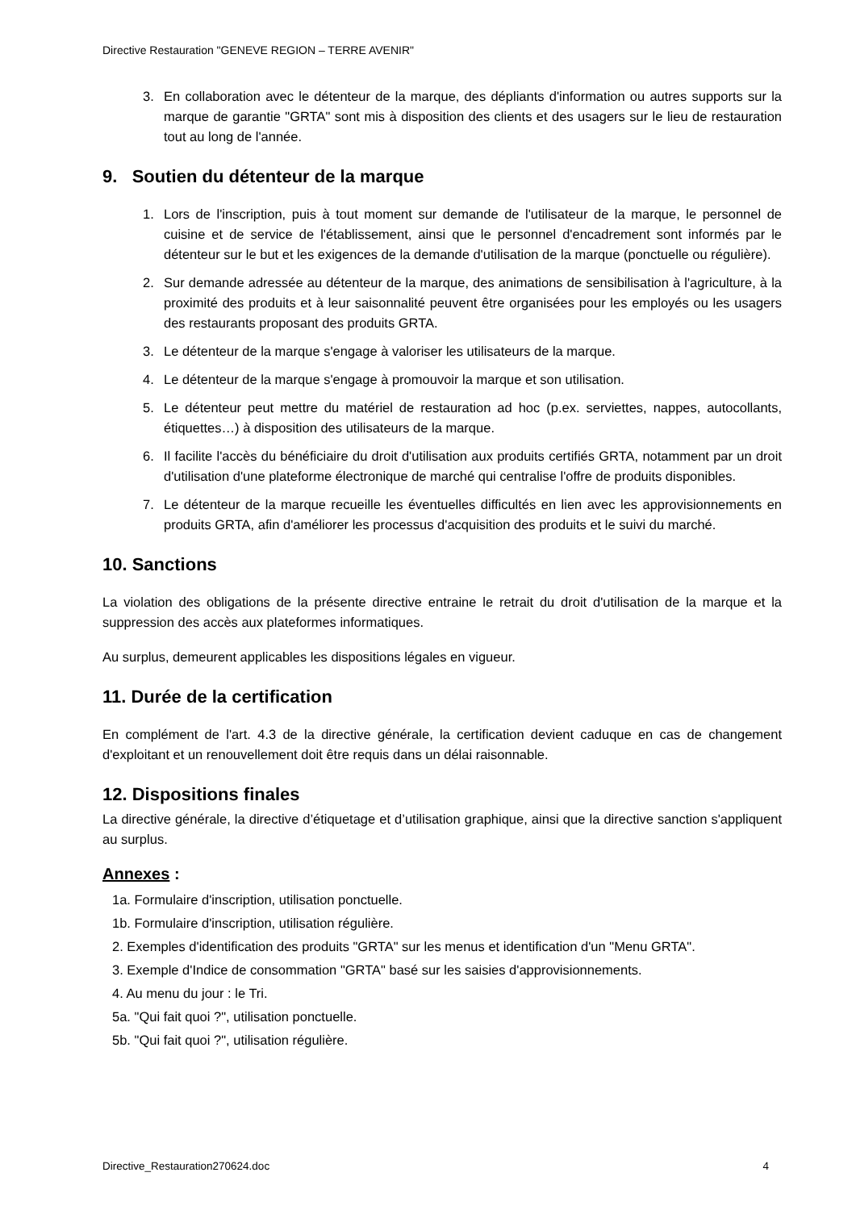Directive Restauration "GENEVE REGION – TERRE AVENIR"
3. En collaboration avec le détenteur de la marque, des dépliants d'information ou autres supports sur la marque de garantie "GRTA" sont mis à disposition des clients et des usagers sur le lieu de restauration tout au long de l'année.
9. Soutien du détenteur de la marque
1. Lors de l'inscription, puis à tout moment sur demande de l'utilisateur de la marque, le personnel de cuisine et de service de l'établissement, ainsi que le personnel d'encadrement sont informés par le détenteur sur le but et les exigences de la demande d'utilisation de la marque (ponctuelle ou régulière).
2. Sur demande adressée au détenteur de la marque, des animations de sensibilisation à l'agriculture, à la proximité des produits et à leur saisonnalité peuvent être organisées pour les employés ou les usagers des restaurants proposant des produits GRTA.
3. Le détenteur de la marque s'engage à valoriser les utilisateurs de la marque.
4. Le détenteur de la marque s'engage à promouvoir la marque et son utilisation.
5. Le détenteur peut mettre du matériel de restauration ad hoc (p.ex. serviettes, nappes, autocollants, étiquettes…) à disposition des utilisateurs de la marque.
6. Il facilite l'accès du bénéficiaire du droit d'utilisation aux produits certifiés GRTA, notamment par un droit d'utilisation d'une plateforme électronique de marché qui centralise l'offre de produits disponibles.
7. Le détenteur de la marque recueille les éventuelles difficultés en lien avec les approvisionnements en produits GRTA, afin d'améliorer les processus d'acquisition des produits et le suivi du marché.
10. Sanctions
La violation des obligations de la présente directive entraine le retrait du droit d'utilisation de la marque et la suppression des accès aux plateformes informatiques.
Au surplus, demeurent applicables les dispositions légales en vigueur.
11. Durée de la certification
En complément de l'art. 4.3 de la directive générale, la certification devient caduque en cas de changement d'exploitant et un renouvellement doit être requis dans un délai raisonnable.
12. Dispositions finales
La directive générale, la directive d’étiquetage et d’utilisation graphique, ainsi que la directive sanction s'appliquent au surplus.
Annexes :
1a. Formulaire d'inscription, utilisation ponctuelle.
1b. Formulaire d'inscription, utilisation régulière.
2. Exemples d'identification des produits "GRTA" sur les menus et identification d'un "Menu GRTA".
3. Exemple d'Indice de consommation "GRTA" basé sur les saisies d'approvisionnements.
4. Au menu du jour : le Tri.
5a. "Qui fait quoi ?", utilisation ponctuelle.
5b. "Qui fait quoi ?", utilisation régulière.
Directive_Restauration270624.doc 4